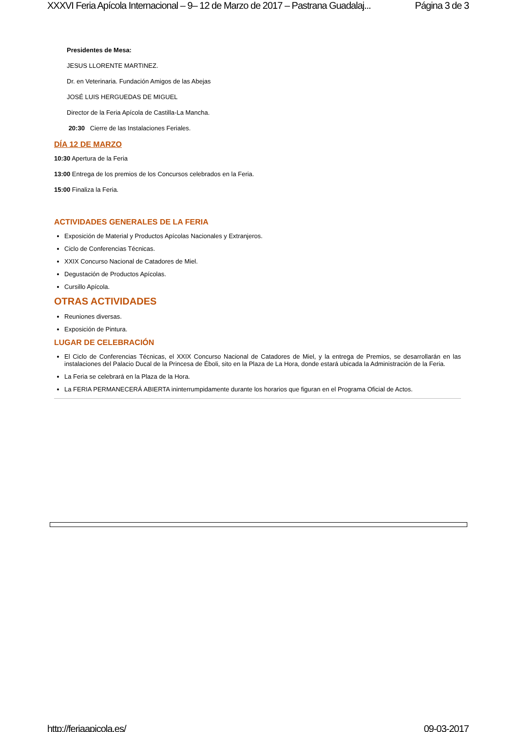XXXVI Feria Apícola Internacional – 9– 12 de Marzo de 2017 – Pastrana Guadalaj... Página 3 de 3
Presidentes de Mesa:
JESUS LLORENTE MARTINEZ.
Dr. en Veterinaria. Fundación Amigos de las Abejas
JOSÉ LUIS HERGUEDAS DE MIGUEL
Director de la Feria Apícola de Castilla-La Mancha.
20:30 Cierre de las Instalaciones Feriales.
DÍA 12 DE MARZO
10:30 Apertura de la Feria
13:00 Entrega de los premios de los Concursos celebrados en la Feria.
15:00 Finaliza la Feria.
ACTIVIDADES GENERALES DE LA FERIA
Exposición de Material y Productos Apícolas Nacionales y Extranjeros.
Ciclo de Conferencias Técnicas.
XXIX Concurso Nacional de Catadores de Miel.
Degustación de Productos Apícolas.
Cursillo Apícola.
OTRAS ACTIVIDADES
Reuniones diversas.
Exposición de Pintura.
LUGAR DE CELEBRACIÓN
El Ciclo de Conferencias Técnicas, el XXIX Concurso Nacional de Catadores de Miel, y la entrega de Premios, se desarrollarán en las instalaciones del Palacio Ducal de la Princesa de Éboli, sito en la Plaza de La Hora, donde estará ubicada la Administración de la Feria.
La Feria se celebrará en la Plaza de la Hora.
La FERIA PERMANECERÁ ABIERTA ininterrumpidamente durante los horarios que figuran en el Programa Oficial de Actos.
http://feriaapicola.es/ 09-03-2017